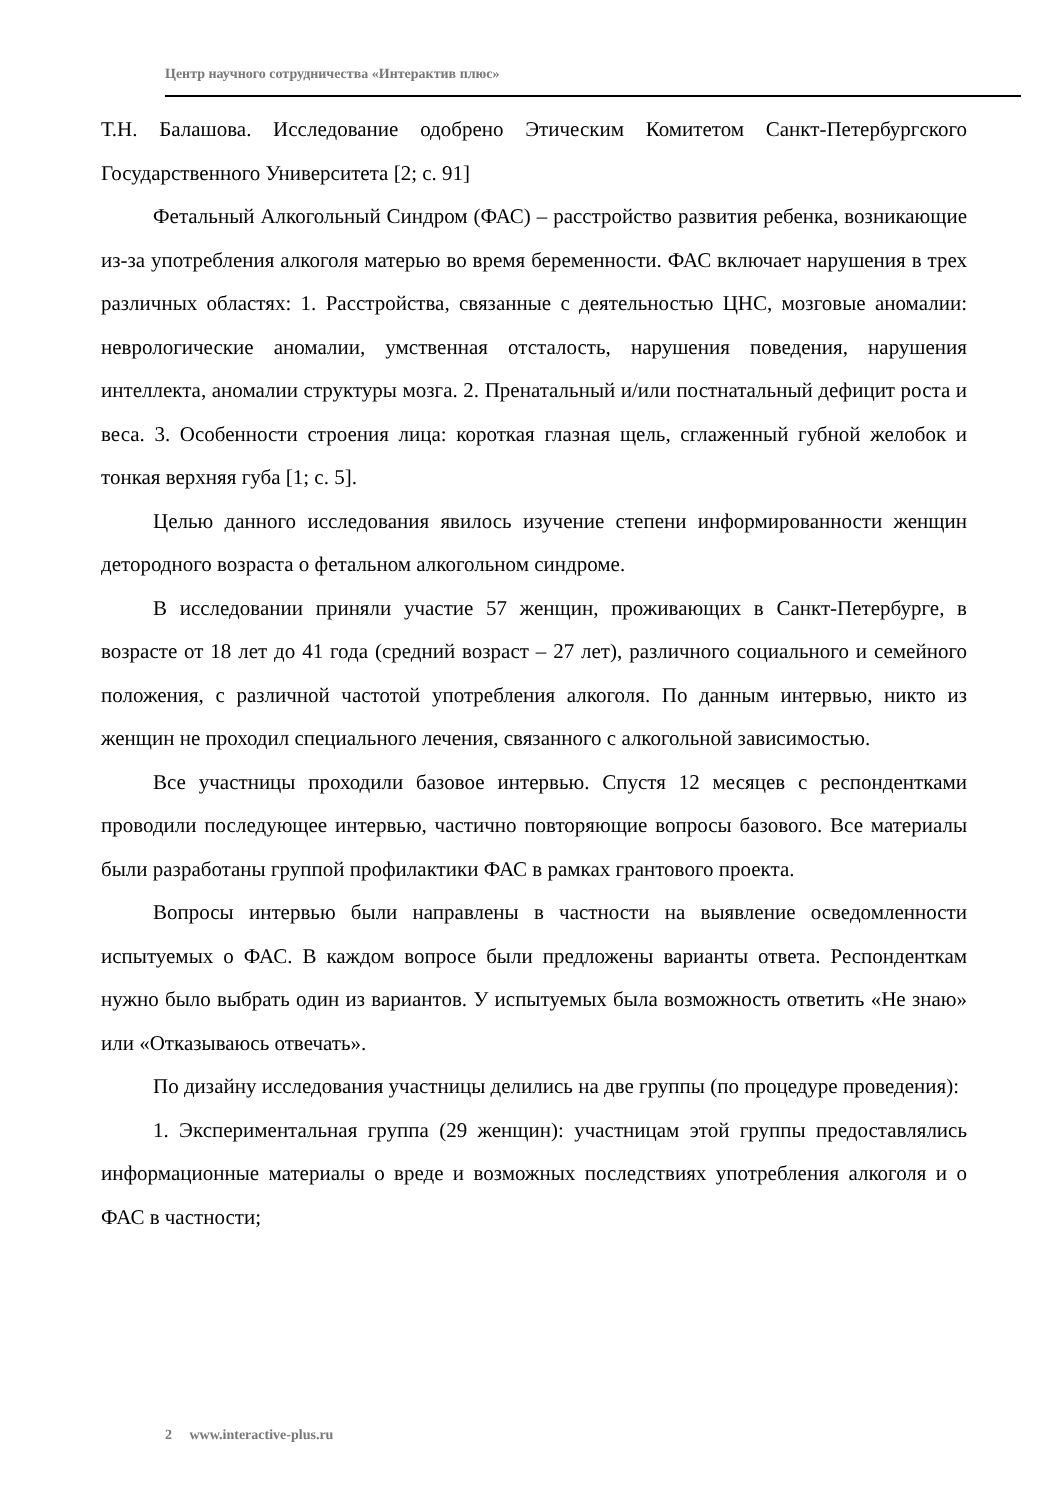Центр научного сотрудничества «Интерактив плюс»
Т.Н. Балашова. Исследование одобрено Этическим Комитетом Санкт-Петербургского Государственного Университета [2; с. 91]
Фетальный Алкогольный Синдром (ФАС) – расстройство развития ребенка, возникающие из-за употребления алкоголя матерью во время беременности. ФАС включает нарушения в трех различных областях: 1. Расстройства, связанные с деятельностью ЦНС, мозговые аномалии: неврологические аномалии, умственная отсталость, нарушения поведения, нарушения интеллекта, аномалии структуры мозга. 2. Пренатальный и/или постнатальный дефицит роста и веса. 3. Особенности строения лица: короткая глазная щель, сглаженный губной желобок и тонкая верхняя губа [1; с. 5].
Целью данного исследования явилось изучение степени информированности женщин детородного возраста о фетальном алкогольном синдроме.
В исследовании приняли участие 57 женщин, проживающих в Санкт-Петербурге, в возрасте от 18 лет до 41 года (средний возраст – 27 лет), различного социального и семейного положения, с различной частотой употребления алкоголя. По данным интервью, никто из женщин не проходил специального лечения, связанного с алкогольной зависимостью.
Все участницы проходили базовое интервью. Спустя 12 месяцев с респондентками проводили последующее интервью, частично повторяющие вопросы базового. Все материалы были разработаны группой профилактики ФАС в рамках грантового проекта.
Вопросы интервью были направлены в частности на выявление осведомленности испытуемых о ФАС. В каждом вопросе были предложены варианты ответа. Респонденткам нужно было выбрать один из вариантов. У испытуемых была возможность ответить «Не знаю» или «Отказываюсь отвечать».
По дизайну исследования участницы делились на две группы (по процедуре проведения):
1. Экспериментальная группа (29 женщин): участницам этой группы предоставлялись информационные материалы о вреде и возможных последствиях употребления алкоголя и о ФАС в частности;
2 www.interactive-plus.ru